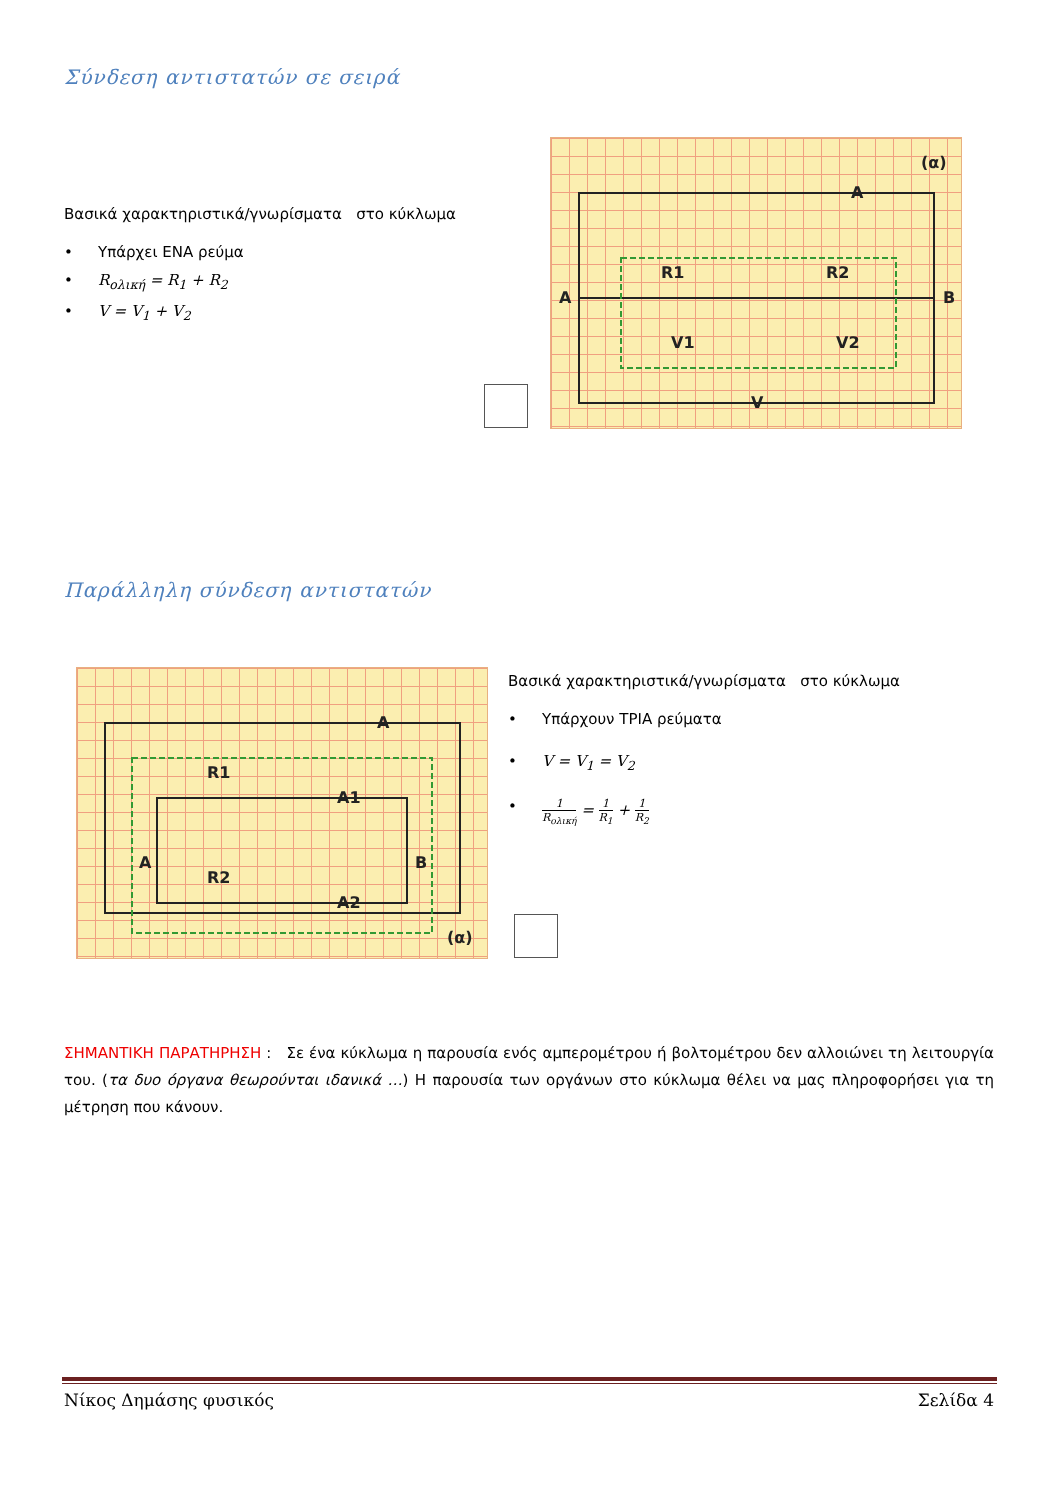Σύνδεση αντιστατών σε σειρά
Βασικά χαρακτηριστικά/γνωρίσματα στο κύκλωμα
• Υπάρχει ΕΝΑ ρεύμα
• R<sub>ολική</sub> = R<sub>1</sub> + R<sub>2</sub>
• V = V<sub>1</sub> + V<sub>2</sub>
A
B
R1
R2
(α)
A
V1
V2
V
Παράλληλη σύνδεση αντιστατών
R1
R2
A
A1
A2
A
B
(α)
Βασικά χαρακτηριστικά/γνωρίσματα στο κύκλωμα
• Υπάρχουν ΤΡΙΑ ρεύματα
• V = V<sub>1</sub> = V<sub>2</sub>
• 1 R<sub>ολική</sub> = 1 R<sub>1</sub> + 1 R<sub>2</sub>
ΣΗΜΑΝΤΙΚΗ ΠΑΡΑΤΗΡΗΣΗ : Σε ένα κύκλωμα η παρουσία ενός αμπερομέτρου ή βολτομέτρου δεν αλλοιώνει τη λειτουργία του. (τα δυο όργανα θεωρούνται ιδανικά …) Η παρουσία των οργάνων στο κύκλωμα θέλει να μας πληροφορήσει για τη μέτρηση που κάνουν.
Νίκος Δημάσης φυσικός Σελίδα 4